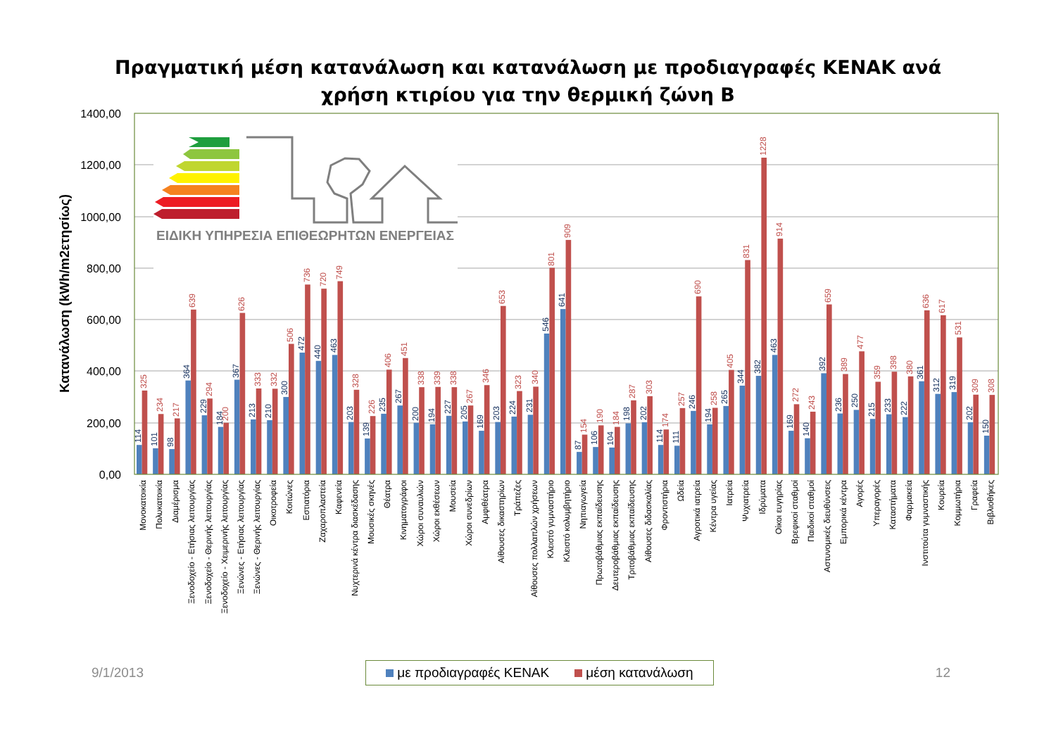Πραγματική μέση κατανάλωση και κατανάλωση με προδιαγραφές ΚΕΝΑΚ ανά
χρήση κτιρίου για την θερμική ζώνη Β
1400,00
1200,00
1000,00
800,00
600,00
400,00
200,00
0,00
Κατανάλωση (kWh/m2ετησίως)
ΕΙΔΙΚΗ ΥΠΗΡΕΣΙΑ ΕΠΙΘΕΩΡΗΤΩΝ ΕΝΕΡΓΕΙΑΣ
114
325
Μονοκατοικία
101
234
Πολυκατοικία
98
217
Διαμέρισμα
364
639
Ξενοδοχείο - Ετήσιας λειτουργίας
229
294
Ξενοδοχείο - Θερινής λειτουργίας
184
200
Ξενοδοχείο - Χειμερινής λειτουργίας
367
626
Ξενώνες - Ετήσιας λειτουργίας
213
333
Ξενώνες - Θερινής λειτουργίας
210
332
Οικοτροφεία
300
506
Κοιτώνες
472
736
Εστιατόρια
440
720
Ζαχαροπλαστεία
463
749
Καφενεία
203
328
Νυχτερινά κέντρα διασκέδασης
139
226
Μουσικές σκηνές
235
406
Θέατρα
267
451
Κινηματογράφοι
200
338
Χώροι συναυλιών
194
339
Χώροι εκθέσεων
227
338
Μουσεία
205
267
Χώροι συνεδρίων
169
346
Αμφιθέατρα
203
653
Αίθουσες δικαστηρίων
224
323
Τράπεζες
231
340
Αίθουσες πολλαπλών χρήσεων
546
801
Κλειστό γυμναστήριο
641
909
Κλειστό κολυμβητήριο
87
154
Νηπιαγωγεία
106
190
Πρωτοβάθμιας εκπαίδευσης
104
184
Δευτεροβάθμιας εκπαίδευσης
198
287
Τριτοβάθμιας εκπαίδευσης
202
303
Αίθουσες διδασκαλίας
114
174
Φροντιστήρια
111
257
Ωδεία
246
690
Αγροτικά ιατρεία
194
258
Κέντρα υγείας
265
405
Ιατρεία
344
831
Ψυχιατρεία
382
1228
Ιδρύματα
463
914
Οίκοι ευγηρίας
169
272
Βρεφικοί σταθμοί
140
243
Παιδικοί σταθμοί
392
659
Αστυνομικές διευθύνσεις
236
389
Εμπορικά κέντρα
250
477
Αγορές
215
359
Υπεραγορές
233
398
Καταστήματα
222
380
Φαρμακεία
361
636
Ινστιτούτα γυμναστικής
312
617
Κουρεία
319
531
Κομμωτήρια
202
309
Γραφεία
150
308
Βιβλιοθήκες
9/1/2013
με προδιαγραφές ΚΕΝΑΚ μέση κατανάλωση
12